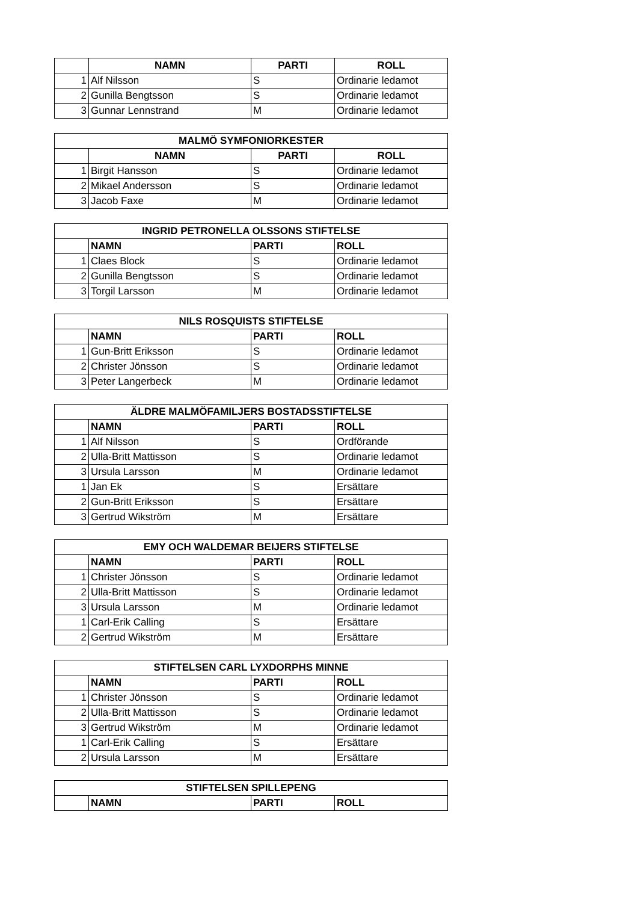| | NAMN | PARTI | ROLL |
| --- | --- | --- | --- |
| 1 | Alf Nilsson | S | Ordinarie ledamot |
| 2 | Gunilla Bengtsson | S | Ordinarie ledamot |
| 3 | Gunnar Lennstrand | M | Ordinarie ledamot |
| MALMÖ SYMFONIORKESTER | | | |
| --- | --- | --- | --- |
| | NAMN | PARTI | ROLL |
| 1 | Birgit Hansson | S | Ordinarie ledamot |
| 2 | Mikael Andersson | S | Ordinarie ledamot |
| 3 | Jacob Faxe | M | Ordinarie ledamot |
| INGRID PETRONELLA OLSSONS STIFTELSE | | | |
| --- | --- | --- | --- |
| | NAMN | PARTI | ROLL |
| 1 | Claes Block | S | Ordinarie ledamot |
| 2 | Gunilla Bengtsson | S | Ordinarie ledamot |
| 3 | Torgil Larsson | M | Ordinarie ledamot |
| NILS ROSQUISTS STIFTELSE | | | |
| --- | --- | --- | --- |
| | NAMN | PARTI | ROLL |
| 1 | Gun-Britt Eriksson | S | Ordinarie ledamot |
| 2 | Christer Jönsson | S | Ordinarie ledamot |
| 3 | Peter Langerbeck | M | Ordinarie ledamot |
| ÄLDRE MALMÖFAMILJERS BOSTADSSTIFTELSE | | | |
| --- | --- | --- | --- |
| | NAMN | PARTI | ROLL |
| 1 | Alf Nilsson | S | Ordförande |
| 2 | Ulla-Britt Mattisson | S | Ordinarie ledamot |
| 3 | Ursula Larsson | M | Ordinarie ledamot |
| 1 | Jan Ek | S | Ersättare |
| 2 | Gun-Britt Eriksson | S | Ersättare |
| 3 | Gertrud Wikström | M | Ersättare |
| EMY OCH WALDEMAR BEIJERS STIFTELSE | | | |
| --- | --- | --- | --- |
| | NAMN | PARTI | ROLL |
| 1 | Christer Jönsson | S | Ordinarie ledamot |
| 2 | Ulla-Britt Mattisson | S | Ordinarie ledamot |
| 3 | Ursula Larsson | M | Ordinarie ledamot |
| 1 | Carl-Erik Calling | S | Ersättare |
| 2 | Gertrud Wikström | M | Ersättare |
| STIFTELSEN CARL LYXDORPHS MINNE | | | |
| --- | --- | --- | --- |
| | NAMN | PARTI | ROLL |
| 1 | Christer Jönsson | S | Ordinarie ledamot |
| 2 | Ulla-Britt Mattisson | S | Ordinarie ledamot |
| 3 | Gertrud Wikström | M | Ordinarie ledamot |
| 1 | Carl-Erik Calling | S | Ersättare |
| 2 | Ursula Larsson | M | Ersättare |
| STIFTELSEN SPILLEPENG | | | |
| --- | --- | --- | --- |
| | NAMN | PARTI | ROLL |